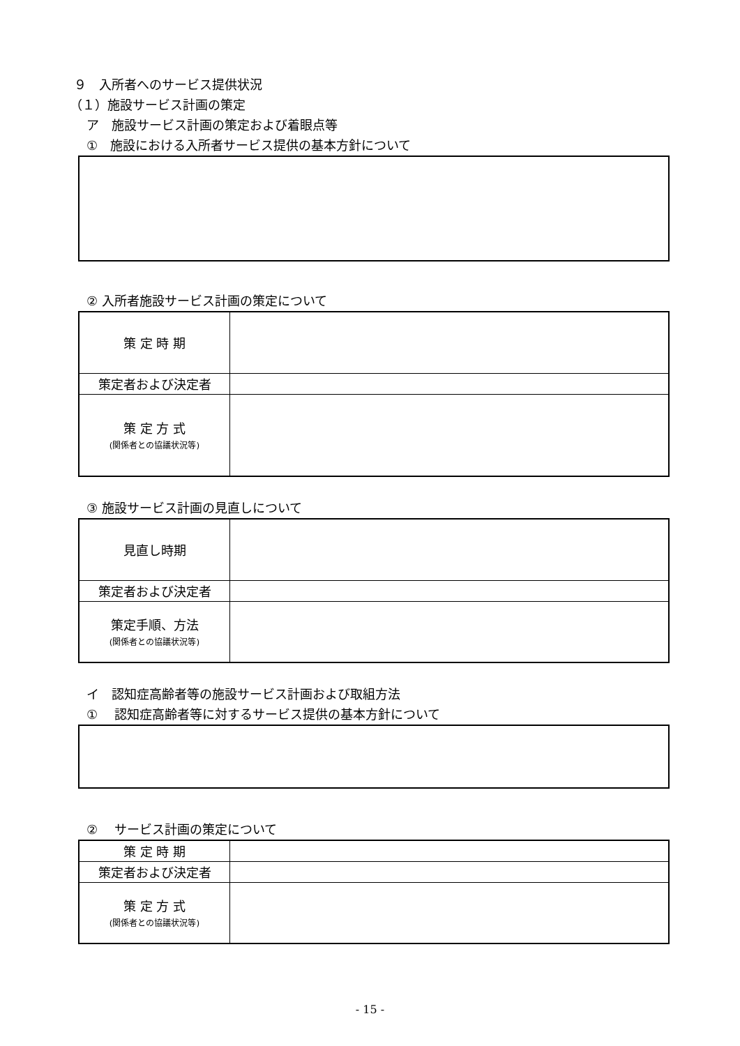９　入所者へのサービス提供状況
（１）施設サービス計画の策定
ア　施設サービス計画の策定および着眼点等
①　施設における入所者サービス提供の基本方針について
② 入所者施設サービス計画の策定について
| 策 定 時 期 | |
| 策定者および決定者 | |
| 策 定 方 式 (関係者との協議状況等) | |
③ 施設サービス計画の見直しについて
| 見直し時期 | |
| 策定者および決定者 | |
| 策定手順、方法 (関係者との協議状況等) | |
イ　認知症高齢者等の施設サービス計画および取組方法
①　 認知症高齢者等に対するサービス提供の基本方針について
②　 サービス計画の策定について
| 策 定 時 期 | |
| 策定者および決定者 | |
| 策 定 方 式 (関係者との協議状況等) | |
- 15 -